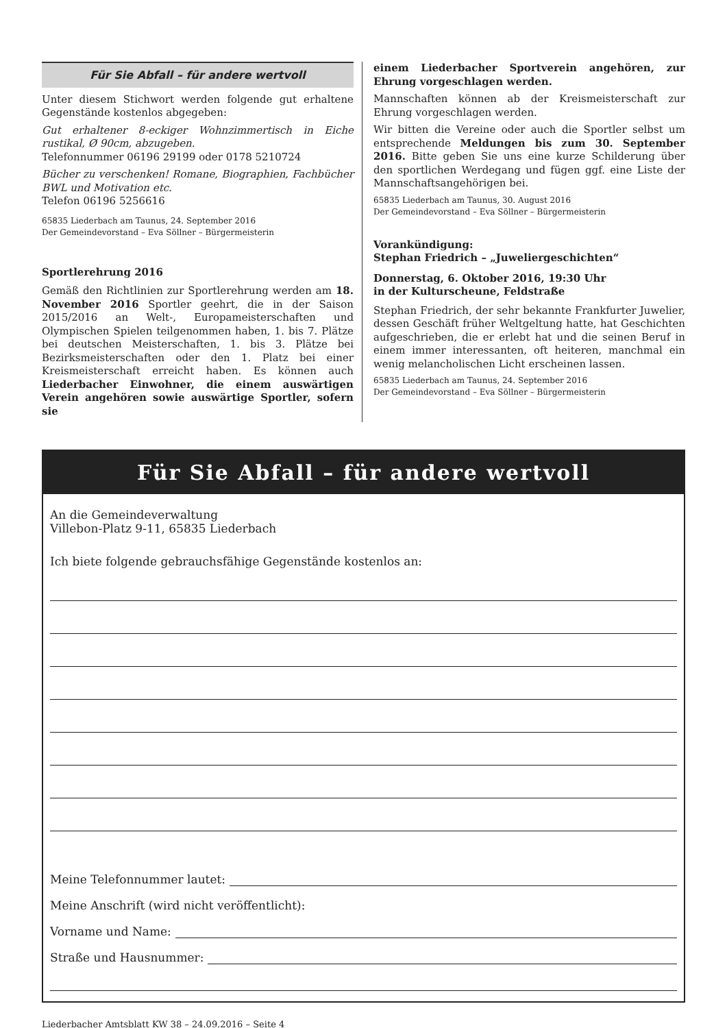Für Sie Abfall – für andere wertvoll
Unter diesem Stichwort werden folgende gut erhaltene Gegenstände kostenlos abgegeben:
Gut erhaltener 8-eckiger Wohnzimmertisch in Eiche rustikal, Ø 90cm, abzugeben.
Telefonnummer 06196 29199 oder 0178 5210724
Bücher zu verschenken! Romane, Biographien, Fachbücher BWL und Motivation etc.
Telefon 06196 5256616
65835 Liederbach am Taunus, 24. September 2016
Der Gemeindevorstand – Eva Söllner – Bürgermeisterin
Sportlerehrung 2016
Gemäß den Richtlinien zur Sportlerehrung werden am 18. November 2016 Sportler geehrt, die in der Saison 2015/2016 an Welt-, Europameisterschaften und Olympischen Spielen teilgenommen haben, 1. bis 7. Plätze bei deutschen Meisterschaften, 1. bis 3. Plätze bei Bezirksmeisterschaften oder den 1. Platz bei einer Kreismeisterschaft erreicht haben. Es können auch Liederbacher Einwohner, die einem auswärtigen Verein angehören sowie auswärtige Sportler, sofern sie
einem Liederbacher Sportverein angehören, zur Ehrung vorgeschlagen werden.
Mannschaften können ab der Kreismeisterschaft zur Ehrung vorgeschlagen werden.
Wir bitten die Vereine oder auch die Sportler selbst um entsprechende Meldungen bis zum 30. September 2016. Bitte geben Sie uns eine kurze Schilderung über den sportlichen Werdegang und fügen ggf. eine Liste der Mannschaftsangehörigen bei.
65835 Liederbach am Taunus, 30. August 2016
Der Gemeindevorstand – Eva Söllner – Bürgermeisterin
Vorankündigung:
Stephan Friedrich – „Juweliergeschichten“
Donnerstag, 6. Oktober 2016, 19:30 Uhr
in der Kulturscheune, Feldstraße
Stephan Friedrich, der sehr bekannte Frankfurter Juwelier, dessen Geschäft früher Weltgeltung hatte, hat Geschichten aufgeschrieben, die er erlebt hat und die seinen Beruf in einem immer interessanten, oft heiteren, manchmal ein wenig melancholischen Licht erscheinen lassen.
65835 Liederbach am Taunus, 24. September 2016
Der Gemeindevorstand – Eva Söllner – Bürgermeisterin
Für Sie Abfall – für andere wertvoll
An die Gemeindeverwaltung
Villebon-Platz 9-11, 65835 Liederbach
Ich biete folgende gebrauchsfähige Gegenstände kostenlos an:
Meine Telefonnummer lautet:
Meine Anschrift (wird nicht veröffentlicht):
Vorname und Name:
Straße und Hausnummer:
Liederbacher Amtsblatt KW 38 – 24.09.2016 – Seite 4